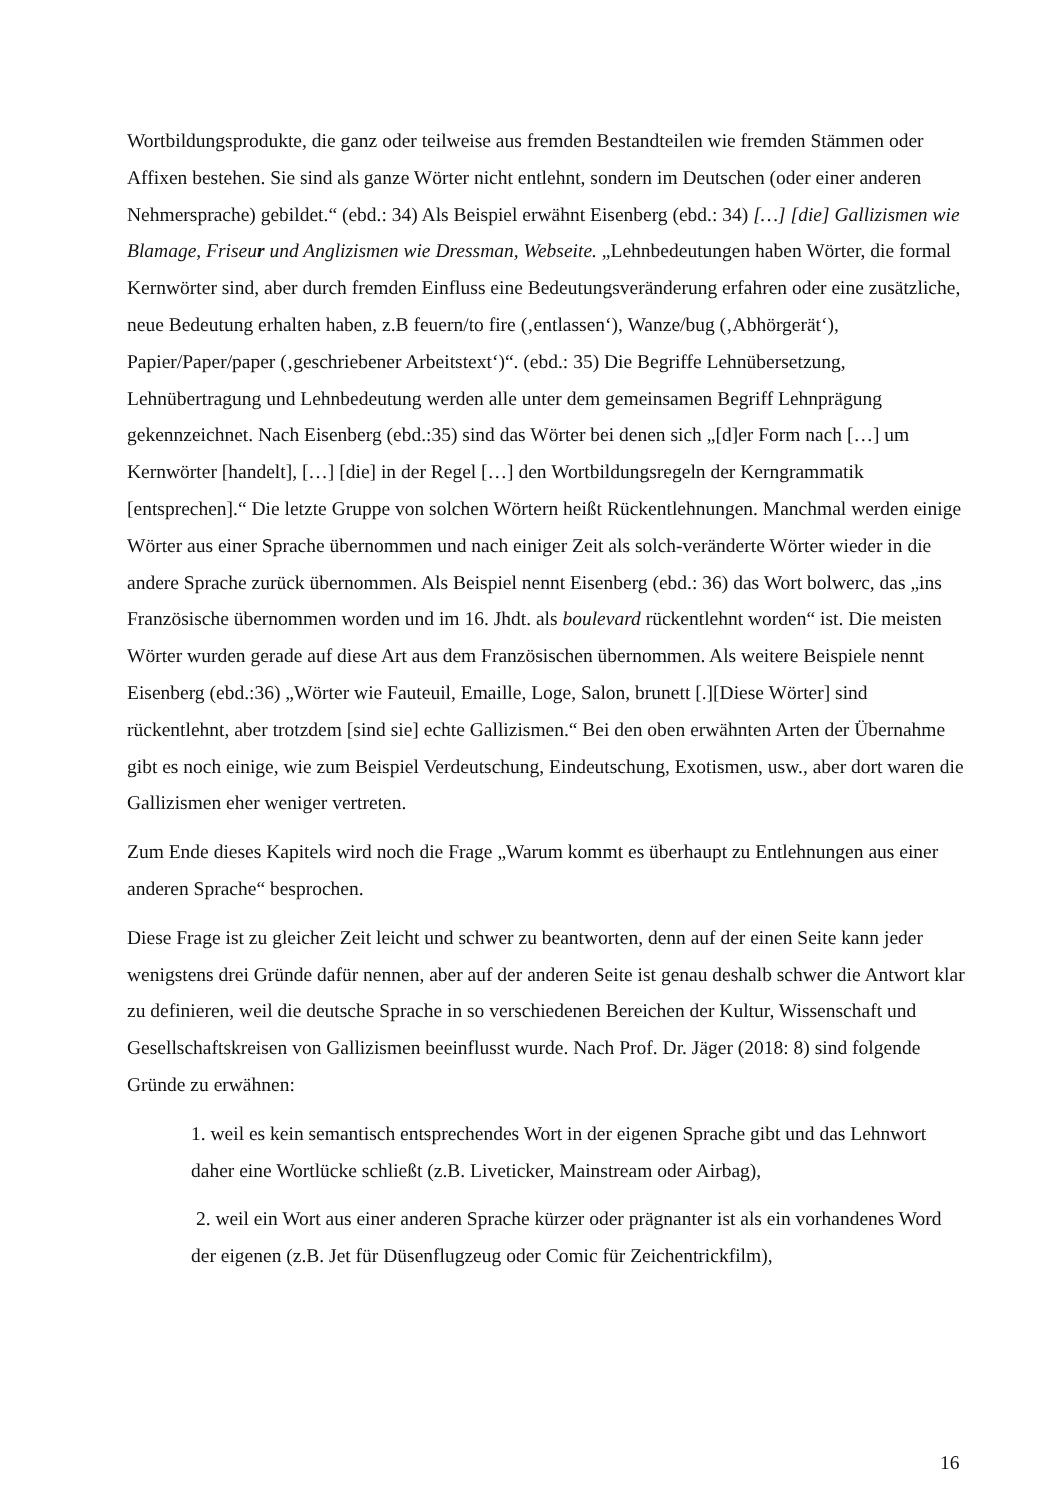Wortbildungsprodukte, die ganz oder teilweise aus fremden Bestandteilen wie fremden Stämmen oder Affixen bestehen. Sie sind als ganze Wörter nicht entlehnt, sondern im Deutschen (oder einer anderen Nehmersprache) gebildet.“ (ebd.: 34) Als Beispiel erwähnt Eisenberg (ebd.: 34) […] [die] Gallizismen wie Blamage, Friseur und Anglizismen wie Dressman, Webseite. „Lehnbedeutungen haben Wörter, die formal Kernwörter sind, aber durch fremden Einfluss eine Bedeutungsveränderung erfahren oder eine zusätzliche, neue Bedeutung erhalten haben, z.B feuern/to fire (‚entlassen‘), Wanze/bug (‚Abhörgerät‘), Papier/Paper/paper (‚geschriebener Arbeitstext‘)“. (ebd.: 35) Die Begriffe Lehnübersetzung, Lehnübertragung und Lehnbedeutung werden alle unter dem gemeinsamen Begriff Lehnprägung gekennzeichnet. Nach Eisenberg (ebd.:35) sind das Wörter bei denen sich „[d]er Form nach […] um Kernwörter [handelt], […] [die] in der Regel […] den Wortbildungsregeln der Kerngrammatik [entsprechen].“ Die letzte Gruppe von solchen Wörtern heißt Rückentlehnungen. Manchmal werden einige Wörter aus einer Sprache übernommen und nach einiger Zeit als solch-veränderte Wörter wieder in die andere Sprache zurück übernommen. Als Beispiel nennt Eisenberg (ebd.: 36) das Wort bolwerc, das „ins Französische übernommen worden und im 16. Jhdt. als boulevard rückentlehnt worden“ ist. Die meisten Wörter wurden gerade auf diese Art aus dem Französischen übernommen. Als weitere Beispiele nennt Eisenberg (ebd.:36) „Wörter wie Fauteuil, Emaille, Loge, Salon, brunett [.][Diese Wörter] sind rückentlehnt, aber trotzdem [sind sie] echte Gallizismen.“ Bei den oben erwähnten Arten der Übernahme gibt es noch einige, wie zum Beispiel Verdeutschung, Eindeutschung, Exotismen, usw., aber dort waren die Gallizismen eher weniger vertreten.
Zum Ende dieses Kapitels wird noch die Frage „Warum kommt es überhaupt zu Entlehnungen aus einer anderen Sprache“ besprochen.
Diese Frage ist zu gleicher Zeit leicht und schwer zu beantworten, denn auf der einen Seite kann jeder wenigstens drei Gründe dafür nennen, aber auf der anderen Seite ist genau deshalb schwer die Antwort klar zu definieren, weil die deutsche Sprache in so verschiedenen Bereichen der Kultur, Wissenschaft und Gesellschaftskreisen von Gallizismen beeinflusst wurde. Nach Prof. Dr. Jäger (2018: 8) sind folgende Gründe zu erwähnen:
1. weil es kein semantisch entsprechendes Wort in der eigenen Sprache gibt und das Lehnwort daher eine Wortlücke schließt (z.B. Liveticker, Mainstream oder Airbag),
2. weil ein Wort aus einer anderen Sprache kürzer oder prägnanter ist als ein vorhandenes Word der eigenen (z.B. Jet für Düsenflugzeug oder Comic für Zeichentrickfilm),
16